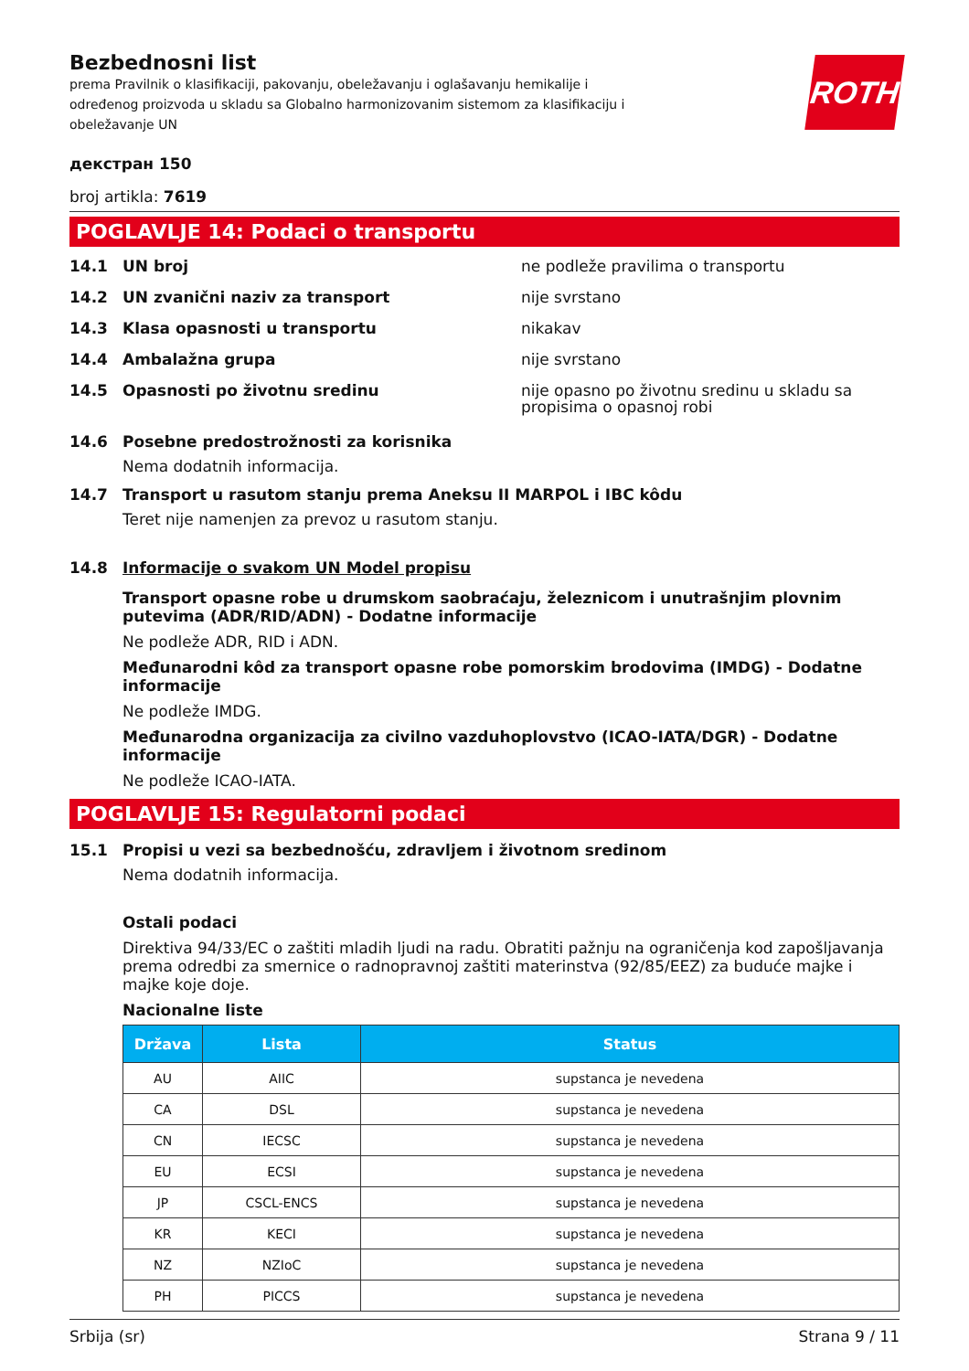ROTH
Bezbednosni list
prema Pravilnik o klasifikaciji, pakovanju, obeležavanju i oglašavanju hemikalije i određenog proizvoda u skladu sa Globalno harmonizovanim sistemom za klasifikaciju i obeležavanje UN
декстран 150
broj artikla: 7619
POGLAVLJE 14: Podaci o transportu
14.1 UN broj ne podleže pravilima o transportu
14.2 UN zvanični naziv za transport nije svrstano
14.3 Klasa opasnosti u transportu nikakav
14.4 Ambalažna grupa nije svrstano
14.5 Opasnosti po životnu sredinu nije opasno po životnu sredinu u skladu sa propisima o opasnoj robi
14.6 Posebne predostrožnosti za korisnika
Nema dodatnih informacija.
14.7 Transport u rasutom stanju prema Aneksu II MARPOL i IBC kôdu
Teret nije namenjen za prevoz u rasutom stanju.
14.8 Informacije o svakom UN Model propisu
Transport opasne robe u drumskom saobraćaju, železnicom i unutrašnjim plovnim putevima (ADR/RID/ADN) - Dodatne informacije
Ne podleže ADR, RID i ADN.
Međunarodni kôd za transport opasne robe pomorskim brodovima (IMDG) - Dodatne informacije
Ne podleže IMDG.
Međunarodna organizacija za civilno vazduhoplovstvo (ICAO-IATA/DGR) - Dodatne informacije
Ne podleže ICAO-IATA.
POGLAVLJE 15: Regulatorni podaci
15.1 Propisi u vezi sa bezbednošću, zdravljem i životnom sredinom
Nema dodatnih informacija.
Ostali podaci
Direktiva 94/33/EC o zaštiti mladih ljudi na radu. Obratiti pažnju na ograničenja kod zapošljavanja prema odredbi za smernice o radnopravnoj zaštiti materinstva (92/85/EEZ) za buduće majke i majke koje doje.
Nacionalne liste
| Država | Lista | Status |
| --- | --- | --- |
| AU | AIIC | supstanca je nevedena |
| CA | DSL | supstanca je nevedena |
| CN | IECSC | supstanca je nevedena |
| EU | ECSI | supstanca je nevedena |
| JP | CSCL-ENCS | supstanca je nevedena |
| KR | KECI | supstanca je nevedena |
| NZ | NZIoC | supstanca je nevedena |
| PH | PICCS | supstanca je nevedena |
Srbija (sr) Strana 9 / 11